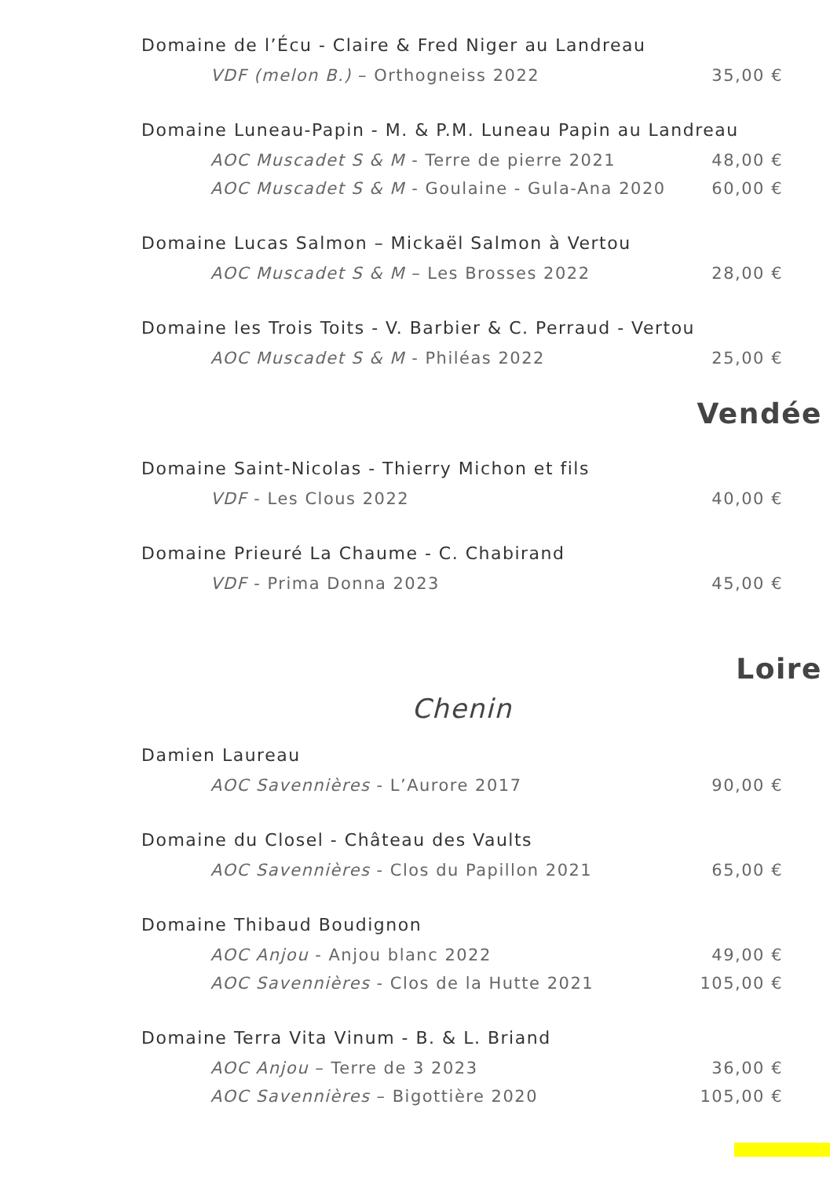Domaine de l’Écu - Claire & Fred Niger au Landreau
VDF (melon B.) – Orthogneiss 2022 35,00 €
Domaine Luneau-Papin - M. & P.M. Luneau Papin au Landreau
AOC Muscadet S & M - Terre de pierre 2021 48,00 €
AOC Muscadet S & M - Goulaine - Gula-Ana 2020 60,00 €
Domaine Lucas Salmon – Mickaël Salmon à Vertou
AOC Muscadet S & M – Les Brosses 2022 28,00 €
Domaine les Trois Toits - V. Barbier & C. Perraud - Vertou
AOC Muscadet S & M - Philéas 2022 25,00 €
Vendée
Domaine Saint-Nicolas - Thierry Michon et fils
VDF - Les Clous 2022 40,00 €
Domaine Prieuré La Chaume - C. Chabirand
VDF - Prima Donna 2023 45,00 €
Loire
Chenin
Damien Laureau
AOC Savennières - L’Aurore 2017 90,00 €
Domaine du Closel - Château des Vaults
AOC Savennières - Clos du Papillon 2021 65,00 €
Domaine Thibaud Boudignon
AOC Anjou - Anjou blanc 2022 49,00 €
AOC Savennières - Clos de la Hutte 2021 105,00 €
Domaine Terra Vita Vinum - B. & L. Briand
AOC Anjou – Terre de 3 2023 36,00 €
AOC Savennières – Bigottière 2020 105,00 €